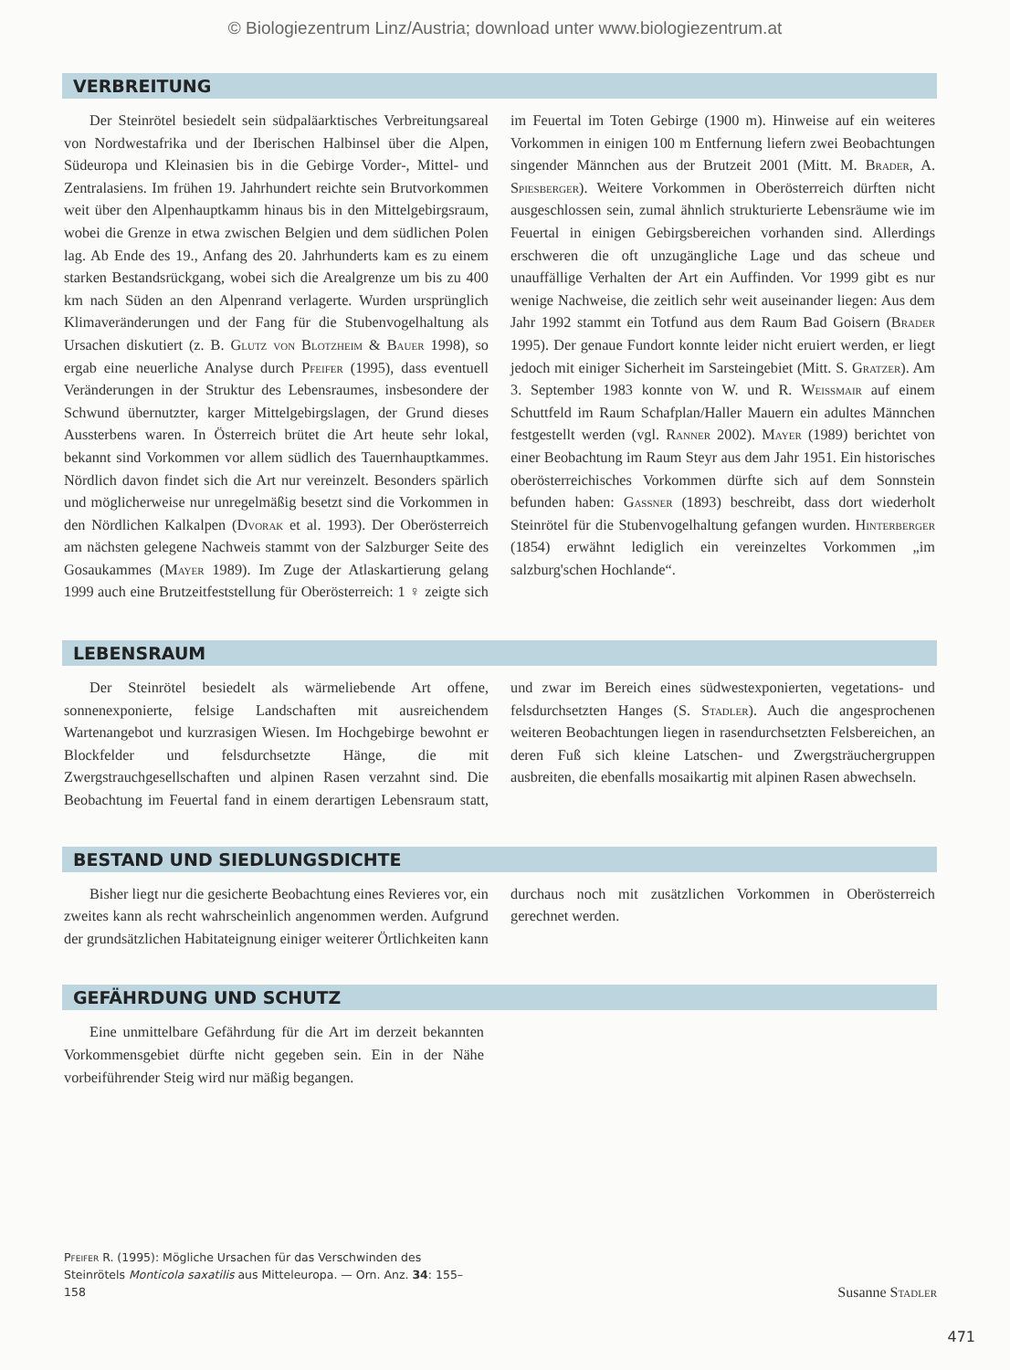© Biologiezentrum Linz/Austria; download unter www.biologiezentrum.at
VERBREITUNG
Der Steinrötel besiedelt sein südpaläarktisches Verbreitungsareal von Nordwestafrika und der Iberischen Halbinsel über die Alpen, Südeuropa und Kleinasien bis in die Gebirge Vorder-, Mittel- und Zentralasiens. Im frühen 19. Jahrhundert reichte sein Brutvorkommen weit über den Alpenhauptkamm hinaus bis in den Mittelgebirgsraum, wobei die Grenze in etwa zwischen Belgien und dem südlichen Polen lag. Ab Ende des 19., Anfang des 20. Jahrhunderts kam es zu einem starken Bestandsrückgang, wobei sich die Arealgrenze um bis zu 400 km nach Süden an den Alpenrand verlagerte. Wurden ursprünglich Klimaveränderungen und der Fang für die Stubenvogelhaltung als Ursachen diskutiert (z. B. Glutz von Blotzheim & Bauer 1998), so ergab eine neuerliche Analyse durch Pfeifer (1995), dass eventuell Veränderungen in der Struktur des Lebensraumes, insbesondere der Schwund übernutzter, karger Mittelgebirgslagen, der Grund dieses Aussterbens waren. In Österreich brütet die Art heute sehr lokal, bekannt sind Vorkommen vor allem südlich des Tauernhauptkammes. Nördlich davon findet sich die Art nur vereinzelt. Besonders spärlich und möglicherweise nur unregelmäßig besetzt sind die Vorkommen in den Nördlichen Kalkalpen (Dvorak et al. 1993). Der Oberösterreich am nächsten gelegene Nachweis stammt von der Salzburger Seite des Gosaukammes (Mayer 1989). Im Zuge der Atlaskartierung gelang 1999 auch eine Brutzeitfeststellung für Oberösterreich: 1 ♀ zeigte sich im Feuertal im Toten Gebirge (1900 m). Hinweise auf ein weiteres Vorkommen in einigen 100 m Entfernung liefern zwei Beobachtungen singender Männchen aus der Brutzeit 2001 (Mitt. M. Brader, A. Spiesberger). Weitere Vorkommen in Oberösterreich dürften nicht ausgeschlossen sein, zumal ähnlich strukturierte Lebensräume wie im Feuertal in einigen Gebirgsbereichen vorhanden sind. Allerdings erschweren die oft unzugängliche Lage und das scheue und unauffällige Verhalten der Art ein Auffinden. Vor 1999 gibt es nur wenige Nachweise, die zeitlich sehr weit auseinander liegen: Aus dem Jahr 1992 stammt ein Totfund aus dem Raum Bad Goisern (Brader 1995). Der genaue Fundort konnte leider nicht eruiert werden, er liegt jedoch mit einiger Sicherheit im Sarsteingebiet (Mitt. S. Gratzer). Am 3. September 1983 konnte von W. und R. Weißmair auf einem Schuttfeld im Raum Schafplan/Haller Mauern ein adultes Männchen festgestellt werden (vgl. Ranner 2002). Mayer (1989) berichtet von einer Beobachtung im Raum Steyr aus dem Jahr 1951. Ein historisches oberösterreichisches Vorkommen dürfte sich auf dem Sonnstein befunden haben: Gassner (1893) beschreibt, dass dort wiederholt Steinrötel für die Stubenvogelhaltung gefangen wurden. Hinterberger (1854) erwähnt lediglich ein vereinzeltes Vorkommen „im salzburg'schen Hochlande“.
LEBENSRAUM
Der Steinrötel besiedelt als wärmeliebende Art offene, sonnenexponierte, felsige Landschaften mit ausreichendem Wartenangebot und kurzrasigen Wiesen. Im Hochgebirge bewohnt er Blockfelder und felsdurchsetzte Hänge, die mit Zwergstrauchgesellschaften und alpinen Rasen verzahnt sind. Die Beobachtung im Feuertal fand in einem derartigen Lebensraum statt, und zwar im Bereich eines südwestexponierten, vegetations- und felsdurchsetzten Hanges (S. Stadler). Auch die angesprochenen weiteren Beobachtungen liegen in rasendurchsetzten Felsbereichen, an deren Fuß sich kleine Latschen- und Zwergsträuchergruppen ausbreiten, die ebenfalls mosaikartig mit alpinen Rasen abwechseln.
BESTAND UND SIEDLUNGSDICHTE
Bisher liegt nur die gesicherte Beobachtung eines Revieres vor, ein zweites kann als recht wahrscheinlich angenommen werden. Aufgrund der grundsätzlichen Habitateignung einiger weiterer Örtlichkeiten kann durchaus noch mit zusätzlichen Vorkommen in Oberösterreich gerechnet werden.
GEFÄHRDUNG UND SCHUTZ
Eine unmittelbare Gefährdung für die Art im derzeit bekannten Vorkommensgebiet dürfte nicht gegeben sein. Ein in der Nähe vorbeiführender Steig wird nur mäßig begangen.
Pfeifer R. (1995): Mögliche Ursachen für das Verschwinden des Steinrötels Monticola saxatilis aus Mitteleuropa. — Orn. Anz. 34: 155–158
Susanne Stadler
471